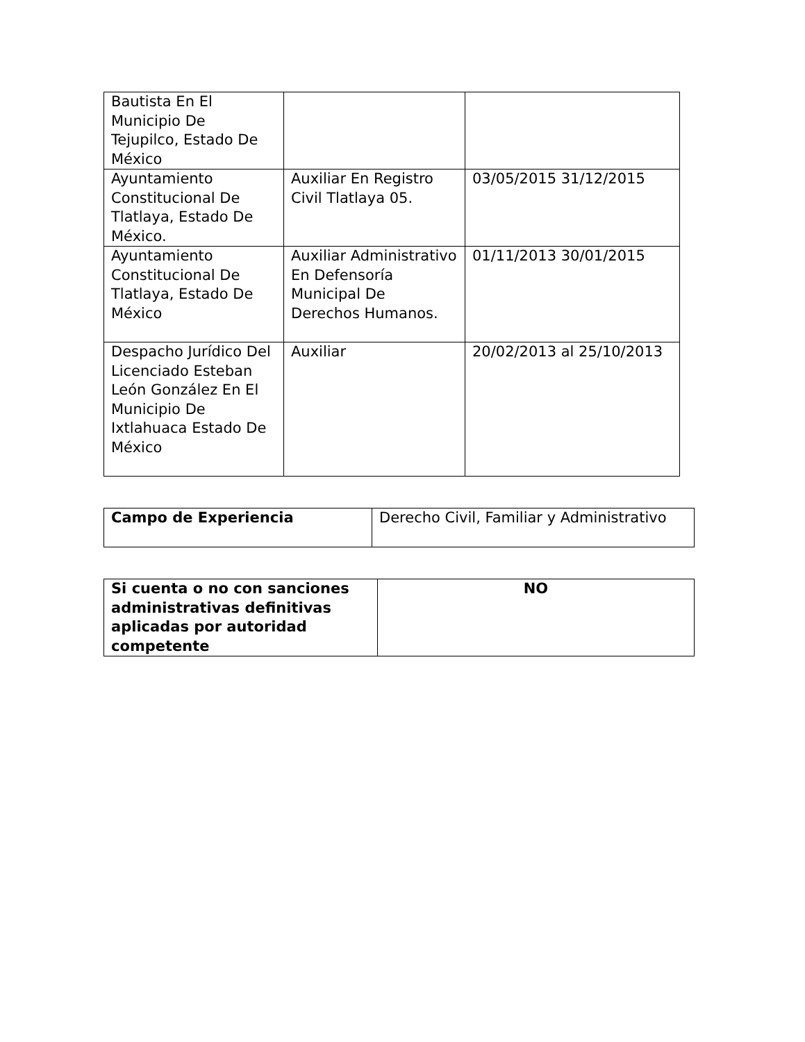| Bautista En El Municipio De Tejupilco, Estado De México | | |
| Ayuntamiento Constitucional De Tlatlaya, Estado De México. | Auxiliar En Registro Civil Tlatlaya 05. | 03/05/2015 31/12/2015 |
| Ayuntamiento Constitucional De Tlatlaya, Estado De México | Auxiliar Administrativo En Defensoría Municipal De Derechos Humanos. | 01/11/2013 30/01/2015 |
| Despacho Jurídico Del Licenciado Esteban León González En El Municipio De Ixtlahuaca Estado De México | Auxiliar | 20/02/2013 al 25/10/2013 |
| Campo de Experiencia | Derecho Civil, Familiar y Administrativo |
| Si cuenta o no con sanciones administrativas definitivas aplicadas por autoridad competente | NO |